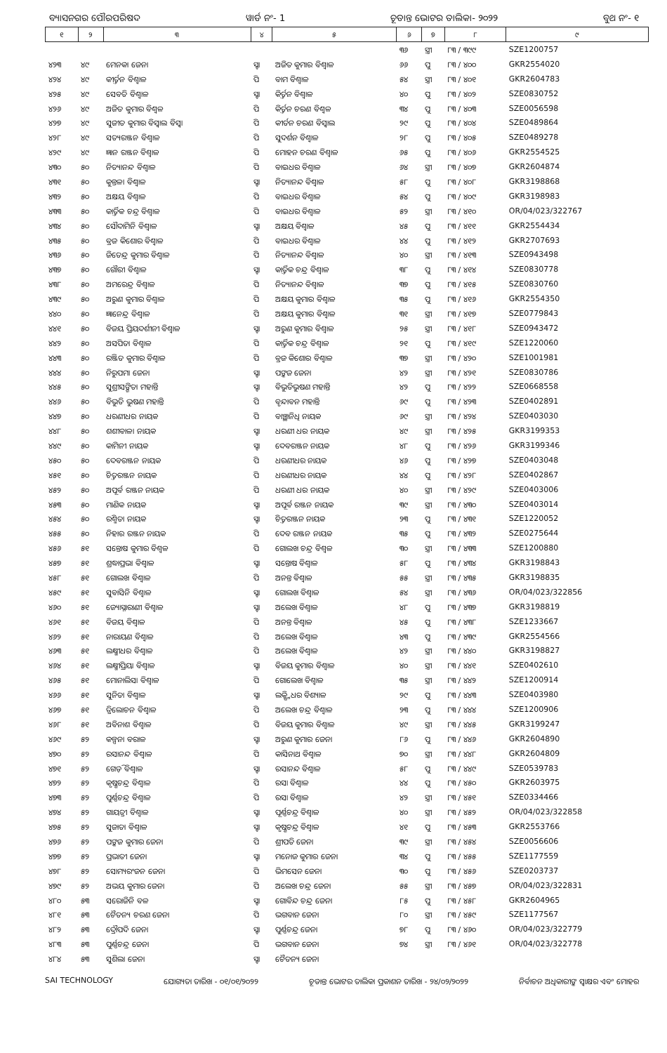ବ୍ୟାସନଗର ପୌରପରିଷଦ ୱାର୍ଡ ନଂ- 1 ଚୂଡାନ୍ତ ଭୋଟର ତାଲିକା- ୨୦୨୨ ବୁଥ ନଂ- ୧
| ୧ | ୨ | ୩ | ୪ | ୫ | ୬ | ୭ | ୮ | ୯ |
| --- | --- | --- | --- | --- | --- | --- | --- | --- |
| | | | | | ୩୬ | ସ୍ତ୍ରୀ | ୮୩ / ୩୯୯ | SZE1200757 |
| ୪୨୩ | ୪୯ | ମେନକା ଜେନା | ସ୍ବା | ଅଜିତ କୁମାର ବିଶ୍ଵାଳ | ୬୬ | ପୁ | ୮୩ / ୪୦୦ | GKR2554020 |
| ୪୨୪ | ୪୯ | କୀର୍ତ୍ତନ ବିଶ୍ଵାଳ | ପି | ବାମ ବିଶ୍ଵାଳ | ୫୪ | ସ୍ତ୍ରୀ | ୮୩ / ୪୦୧ | GKR2604783 |
| ୪୨୫ | ୪୯ | ସେବତି ବିଶ୍ଵାଳ | ସ୍ବା | କିର୍ତ୍ତନ ବିଶ୍ଵାଳ | ୪୦ | ପୁ | ୮୩ / ୪୦୨ | SZE0830752 |
| ୪୨୬ | ୪୯ | ଅଜିତ କୁମାର ବିଶ୍ଵଳ | ପି | କିର୍ତ୍ତନ ଚରଣ ବିଶ୍ଵଳ | ୩୪ | ପୁ | ୮୩ / ୪୦୩ | SZE0056598 |
| ୪୨୭ | ୪୯ | ସୁଜୀତ କୁମାର ବିସ୍ୱାଲ ବିସ୍ୱା | ପି | କୀର୍ତନ ଚରଣ ବିସ୍ୱାଲ | ୨୯ | ପୁ | ୮୩ / ୪୦୪ | SZE0489864 |
| ୪୨୮ | ୪୯ | ସତ୍ୟରଞ୍ଜନ ବିଶ୍ଵାଳ | ପି | ସୁଦର୍ଶନ ବିଶ୍ଵାଳ | ୨୮ | ପୁ | ୮୩ / ୪୦୫ | SZE0489278 |
| ୪୨୯ | ୪୯ | ଜ୍ଞାନ ରଞ୍ଜନ ବିଶ୍ଵାଳ | ପି | ମୋହନ ଚରଣ ବିଶ୍ଵାଳ | ୬୫ | ପୁ | ୮୩ / ୪୦୬ | GKR2554525 |
| ୪୩୦ | ୫୦ | ନିତ୍ୟାନନ୍ଦ ବିଶ୍ଵାଳ | ପି | ବାଇଧର ବିଶ୍ଵାଳ | ୬୪ | ସ୍ତ୍ରୀ | ୮୩ / ୪୦୭ | GKR2604874 |
| ୪୩୧ | ୫୦ | କୁନ୍ତଳା ବିଶ୍ଵାଳ | ସ୍ବା | ନିତ୍ୟାନନ୍ଦ ବିଶ୍ଵାଳ | ୫୮ | ପୁ | ୮୩ / ୪୦୮ | GKR3198868 |
| ୪୩୨ | ୫୦ | ଅକ୍ଷୟ ବିଶ୍ଵାଳ | ପି | ବାଇଧର ବିଶ୍ଵାଳ | ୫୪ | ପୁ | ୮୩ / ୪୦୯ | GKR3198983 |
| ୪୩୩ | ୫୦ | କାର୍ତ୍ତିକ ଚନ୍ଦ୍ର ବିଶ୍ଵାଳ | ପି | ବାଇଧର ବିଶ୍ଵାଳ | ୫୨ | ସ୍ତ୍ରୀ | ୮୩ / ୪୧୦ | OR/04/023/322767 |
| ୪୩୪ | ୫୦ | ସୌଦାମିନି ବିଶ୍ଵାଳ | ସ୍ବା | ଅକ୍ଷୟ ବିଶ୍ଵାଳ | ୪୫ | ପୁ | ୮୩ / ୪୧୧ | GKR2554434 |
| ୪୩୫ | ୫୦ | ବ୍ରଜ କିଶୋର ବିଶ୍ଵାଳ | ପି | ବାଇଧର ବିଶ୍ଵାଳ | ୪୪ | ପୁ | ୮୩ / ୪୧୨ | GKR2707693 |
| ୪୩୬ | ୫୦ | ଜିତେନ୍ଦ୍ର କୁମାର ବିଶ୍ଵାଳ | ପି | ନିତ୍ୟାନନ୍ଦ ବିଶ୍ଵାଳ | ୪୦ | ସ୍ତ୍ରୀ | ୮୩ / ୪୧୩ | SZE0943498 |
| ୪୩୭ | ୫୦ | ଗୌରୀ ବିଶ୍ଵାଳ | ସ୍ବା | କାର୍ତ୍ତିକ ଚନ୍ଦ୍ର ବିଶ୍ଵାଳ | ୩୮ | ପୁ | ୮୩ / ୪୧୪ | SZE0830778 |
| ୪୩୮ | ୫୦ | ଅମରେନ୍ଦ୍ର ବିଶ୍ଵାଳ | ପି | ନିତ୍ୟାନନ୍ଦ ବିଶ୍ଵାଳ | ୩୭ | ପୁ | ୮୩ / ୪୧୫ | SZE0830760 |
| ୪୩୯ | ୫୦ | ଅରୁଣ କୁମାର ବିଶ୍ଵାଳ | ପି | ଅକ୍ଷୟ କୁମାର ବିଶ୍ଵାଳ | ୩୫ | ପୁ | ୮୩ / ୪୧୬ | GKR2554350 |
| ୪୪୦ | ୫୦ | ଜ୍ଞାନେନ୍ଦ୍ର ବିଶ୍ଵାଳ | ପି | ଅକ୍ଷୟ କୁମାର ବିଶ୍ଵାଳ | ୩୧ | ସ୍ତ୍ରୀ | ୮୩ / ୪୧୭ | SZE0779843 |
| ୪୪୧ | ୫୦ | ବିଜୟ ପ୍ରିୟଦର୍ଶୀନୀ ବିଶ୍ଵାଳ | ସ୍ବା | ଅରୁଣ କୁମାର ବିଶ୍ଵାଳ | ୨୫ | ସ୍ତ୍ରୀ | ୮୩ / ୪୧୮ | SZE0943472 |
| ୪୪୨ | ୫୦ | ଅସପିତା ବିଶ୍ଵାଳ | ପି | କାର୍ତ୍ତିକ ଚନ୍ଦ୍ର ବିଶ୍ଵାଳ | ୨୧ | ପୁ | ୮୩ / ୪୧୯ | SZE1220060 |
| ୪୪୩ | ୫୦ | ରଞ୍ଜିତ କୁମାର ବିଶ୍ଵାଳ | ପି | ବ୍ରଜ କିଶୋର ବିଶ୍ଵାଳ | ୩୭ | ସ୍ତ୍ରୀ | ୮୩ / ୪୨୦ | SZE1001981 |
| ୪୪୪ | ୫୦ | ନିରୁପମା ଜେନା | ସ୍ବା | ପଙ୍କଜ ଜେନା | ୪୨ | ସ୍ତ୍ରୀ | ୮୩ / ୪୨୧ | SZE0830786 |
| ୪୪୫ | ୫୦ | ସୁଶ୍ରୀସଙ୍ଗିତା ମହାନ୍ତି | ସ୍ବା | ବିଭୁତିଭୁଷଣ ମହାନ୍ତି | ୪୨ | ପୁ | ୮୩ / ୪୨୨ | SZE0668558 |
| ୪୪୬ | ୫୦ | ବିଭୁତି ଭୁଷଣ ମହାନ୍ତି | ପି | ବୃନ୍ଦାବନ ମହାନ୍ତି | ୬୯ | ପୁ | ୮୩ / ୪୨୩ | SZE0402891 |
| ୪୪୭ | ୫୦ | ଧରଣୀଧର ନାୟକ | ପି | ବାଞ୍ଛାନିଧି ନାୟକ | ୬୯ | ସ୍ତ୍ରୀ | ୮୩ / ୪୨୪ | SZE0403030 |
| ୪୪୮ | ୫୦ | ଶଶୀବାଳା ନାୟକ | ସ୍ବା | ଧରଣୀ ଧର ନାୟକ | ୪୯ | ସ୍ତ୍ରୀ | ୮୩ / ୪୨୫ | GKR3199353 |
| ୪୪୯ | ୫୦ | କାମିନୀ ନାୟକ | ସ୍ବା | ଦେବରଞ୍ଜନ ନାୟକ | ୪୮ | ପୁ | ୮୩ / ୪୨୬ | GKR3199346 |
| ୪୫୦ | ୫୦ | ଦେବରଞ୍ଜନ ନାୟକ | ପି | ଧରଣୀଧର ନାୟକ | ୪୬ | ପୁ | ୮୩ / ୪୨୭ | SZE0403048 |
| ୪୫୧ | ୫୦ | ଚିତ୍ତରଞ୍ଜନ ନାୟକ | ପି | ଧରଣୀଧର ନାୟକ | ୪୪ | ପୁ | ୮୩ / ୪୨୮ | SZE0402867 |
| ୪୫୨ | ୫୦ | ଅପୂର୍ବ ରଞ୍ଜନ ନାୟକ | ପି | ଧରଣୀ ଧର ନାୟକ | ୪୦ | ସ୍ତ୍ରୀ | ୮୩ / ୪୨୯ | SZE0403006 |
| ୪୫୩ | ୫୦ | ମାଣିକ ନାୟକ | ସ୍ବା | ଅପୂର୍ବ ରଞ୍ଜନ ନାୟକ | ୩୯ | ସ୍ତ୍ରୀ | ୮୩ / ୪୩୦ | SZE0403014 |
| ୪୫୪ | ୫୦ | ରଶ୍ମିତା ନାୟକ | ସ୍ବା | ଚିତ୍ତରଞ୍ଜନ ନାୟକ | ୨୩ | ପୁ | ୮୩ / ୪୩୧ | SZE1220052 |
| ୪୫୫ | ୫୦ | ନିହାର ରଞ୍ଜନ ନାୟକ | ପି | ଦେବ ରଞ୍ଜନ ନାୟକ | ୩୫ | ପୁ | ୮୩ / ୪୩୨ | SZE0275644 |
| ୪୫୬ | ୫୧ | ସନ୍ତୋଷ କୁମାର ବିଶ୍ଵଳ | ପି | ଗୋଲଖ ଚନ୍ଦ୍ର ବିଶ୍ଵଳ | ୩୦ | ସ୍ତ୍ରୀ | ୮୩ / ୪୩୩ | SZE1200880 |
| ୪୫୭ | ୫୧ | ଶ୍ରଦ୍ଧାପ୍ରଭା ବିଶ୍ଵାଳ | ସ୍ବା | ସନ୍ତୋଷ ବିଶ୍ଵାଳ | ୫୮ | ପୁ | ୮୩ / ୪୩୪ | GKR3198843 |
| ୪୫୮ | ୫୧ | ଗୋଲଖ ବିଶ୍ଵାଳ | ପି | ଅନନ୍ତ ବିଶ୍ଵାଳ | ୫୫ | ସ୍ତ୍ରୀ | ୮୩ / ୪୩୫ | GKR3198835 |
| ୪୫୯ | ୫୧ | ସୁବାସିନି ବିଶ୍ଵାଳ | ସ୍ବା | ଗୋଲଖ ବିଶ୍ଵାଳ | ୫୪ | ସ୍ତ୍ରୀ | ୮୩ / ୪୩୬ | OR/04/023/322856 |
| ୪୬୦ | ୫୧ | ଜ୍ୟୋସ୍ନାରାଣୀ ବିଶ୍ଵାଳ | ସ୍ବା | ଅଲେଖ ବିଶ୍ଵାଳ | ୪୮ | ପୁ | ୮୩ / ୪୩୭ | GKR3198819 |
| ୪୬୧ | ୫୧ | ବିଜୟ ବିଶ୍ଵାଳ | ପି | ଅନନ୍ତ ବିଶ୍ଵାଳ | ୪୫ | ପୁ | ୮୩ / ୪୩୮ | SZE1233667 |
| ୪୬୨ | ୫୧ | ନାରାୟଣ ବିଶ୍ଵାଳ | ପି | ଅଲେଖ ବିଶ୍ଵାଳ | ୪୩ | ପୁ | ୮୩ / ୪୩୯ | GKR2554566 |
| ୪୬୩ | ୫୧ | ଲକ୍ଷ୍ମୀଧର ବିଶ୍ଵାଳ | ପି | ଅଲେଖ ବିଶ୍ଵାଳ | ୪୨ | ସ୍ତ୍ରୀ | ୮୩ / ୪୪୦ | GKR3198827 |
| ୪୬୪ | ୫୧ | ଲକ୍ଷ୍ମୀପ୍ରିୟା ବିଶ୍ଵାଳ | ସ୍ବା | ବିଜୟ କୁମାର ବିଶ୍ଵାଳ | ୪୦ | ସ୍ତ୍ରୀ | ୮୩ / ୪୪୧ | SZE0402610 |
| ୪୬୫ | ୫୧ | ମୋନାଲିସା ବିଶ୍ଵାଳ | ପି | ଗୋଲେଖ ବିଶ୍ଵାଳ | ୩୫ | ସ୍ତ୍ରୀ | ୮୩ / ୪୪୨ | SZE1200914 |
| ୪୬୬ | ୫୧ | ସୁନିତା ବିଶ୍ଵାଳ | ସ୍ବା | ଲକ୍ଷ୍ମିଧର ବିଶ୍ୟାଳ | ୨୯ | ପୁ | ୮୩ / ୪୪୩ | SZE0403980 |
| ୪୬୭ | ୫୧ | ତ୍ରିଲୋଚନ ବିଶ୍ଵାଳ | ପି | ଅଲେଖ ଚନ୍ଦ୍ର ବିଶ୍ଵାଳ | ୨୩ | ପୁ | ୮୩ / ୪୪୪ | SZE1200906 |
| ୪୬୮ | ୫୧ | ଅବିନାଶ ବିଶ୍ଵାଳ | ପି | ବିଜୟ କୁମାର ବିଶ୍ଵାଳ | ୪୯ | ସ୍ତ୍ରୀ | ୮୩ / ୪୪୫ | GKR3199247 |
| ୪୬୯ | ୫୨ | କଳ୍ପନା ବରାଳ | ସ୍ବା | ଅରୁଣ କୁମାର ଜେନା | ୮୬ | ପୁ | ୮୩ / ୪୪୬ | GKR2604890 |
| ୪୭୦ | ୫୨ | ରସାନନ୍ଦ ବିଶ୍ଵାଳ | ପି | କାସିନାଥ ବିଶ୍ଵାଳ | ୭୦ | ସ୍ତ୍ରୀ | ୮୩ / ୪୪୮ | GKR2604809 |
| ୪୭୧ | ୫୨ | ଗେଡ଼ି ବିଶ୍ଵାଳ | ସ୍ବା | ରସାନନ୍ଦ ବିଶ୍ଵାଳ | ୫୮ | ପୁ | ୮୩ / ୪୪୯ | SZE0539783 |
| ୪୭୨ | ୫୨ | କୃଷ୍ଣଚନ୍ଦ୍ର ବିଶ୍ଵାଳ | ପି | ରସା ବିଶ୍ଵାଳ | ୪୪ | ପୁ | ୮୩ / ୪୫୦ | GKR2603975 |
| ୪୭୩ | ୫୨ | ପୁର୍ଣ୍ଣଚନ୍ଦ୍ର ବିଶ୍ଵାଳ | ପି | ରସା ବିଶ୍ଵାଳ | ୪୨ | ସ୍ତ୍ରୀ | ୮୩ / ୪୫୧ | SZE0334466 |
| ୪୭୪ | ୫୨ | ଗାୟତ୍ରୀ ବିଶ୍ଵାଳ | ସ୍ବା | ପୂର୍ଣ୍ଣଚନ୍ଦ୍ର ବିଶ୍ଵାଳ | ୪୦ | ସ୍ତ୍ରୀ | ୮୩ / ୪୫୨ | OR/04/023/322858 |
| ୪୭୫ | ୫୨ | ସୁଜାତା ବିଶ୍ଵାଳ | ସ୍ବା | କୃଷ୍ଣଚନ୍ଦ୍ର ବିଶ୍ଵାଳ | ୪୧ | ପୁ | ୮୩ / ୪୫୩ | GKR2553766 |
| ୪୭୬ | ୫୨ | ପଙ୍କଜ କୁମାର ଜେନା | ପି | ଶ୍ରୀପତି ଜେନା | ୩୯ | ସ୍ତ୍ରୀ | ୮୩ / ୪୫୪ | SZE0056606 |
| ୪୭୭ | ୫୨ | ପ୍ରଭାତୀ ଜେନା | ସ୍ବା | ମନୋଜ କୁମାର ଜେନା | ୩୪ | ପୁ | ୮୩ / ୪୫୫ | SZE1177559 |
| ୪୭୮ | ୫୨ | ସୋମ୍ୟରଂଜନ ଜେନା | ପି | ଭିମସେନ ଜେନା | ୩୦ | ପୁ | ୮୩ / ୪୫୬ | SZE0203737 |
| ୪୭୯ | ୫୨ | ଅଭୟ କୁମାର ଜେନା | ପି | ଅଲେଖ ଚନ୍ଦ୍ର ଜେନା | ୫୫ | ସ୍ତ୍ରୀ | ୮୩ / ୪୫୭ | OR/04/023/322831 |
| ୪୮୦ | ୫୩ | ସରୋଜିନି ବଳ | ସ୍ବା | ଗୋବିନ୍ଦ ଚନ୍ଦ୍ର ଜେନା | ୮୫ | ପୁ | ୮୩ / ୪୫୮ | GKR2604965 |
| ୪୮୧ | ୫୩ | ଚୈତନ୍ୟ ଚରଣ ଜେନା | ପି | ଭଗବାନ ଜେନା | ୮୦ | ସ୍ତ୍ରୀ | ୮୩ / ୪୫୯ | SZE1177567 |
| ୪୮୨ | ୫୩ | ଦ୍ରୌପଦି ଜେନା | ସ୍ବା | ପୁର୍ଣ୍ଣଚନ୍ଦ୍ର ଜେନା | ୭୮ | ପୁ | ୮୩ / ୪୬୦ | OR/04/023/322779 |
| ୪୮୩ | ୫୩ | ପୁର୍ଣ୍ଣଚନ୍ଦ୍ର ଜେନା | ପି | ଭଗବାନ ଜେନା | ୭୪ | ସ୍ତ୍ରୀ | ୮୩ / ୪୬୧ | OR/04/023/322778 |
| ୪୮୪ | ୫୩ | ସୁଶିଲା ଜେନା | ସ୍ବା | ଚୈତନ୍ୟ ଜେନା | | | | |
SAI TECHNOLOGY ଯୋଗ୍ୟତା ତାରିଖ - ୦୧/୦୧/୨୦୨୨ ଚୂଡାନ୍ତ ଭୋଟର ତାଲିକା ପ୍ରକାଶନ ତାରିଖ - ୨୪/୦୨/୨୦୨୨ ନିର୍ବାଚନ ଅଧିକାରୀଙ୍କ ସ୍ୱାକ୍ଷର ଏବଂ ମୋହର